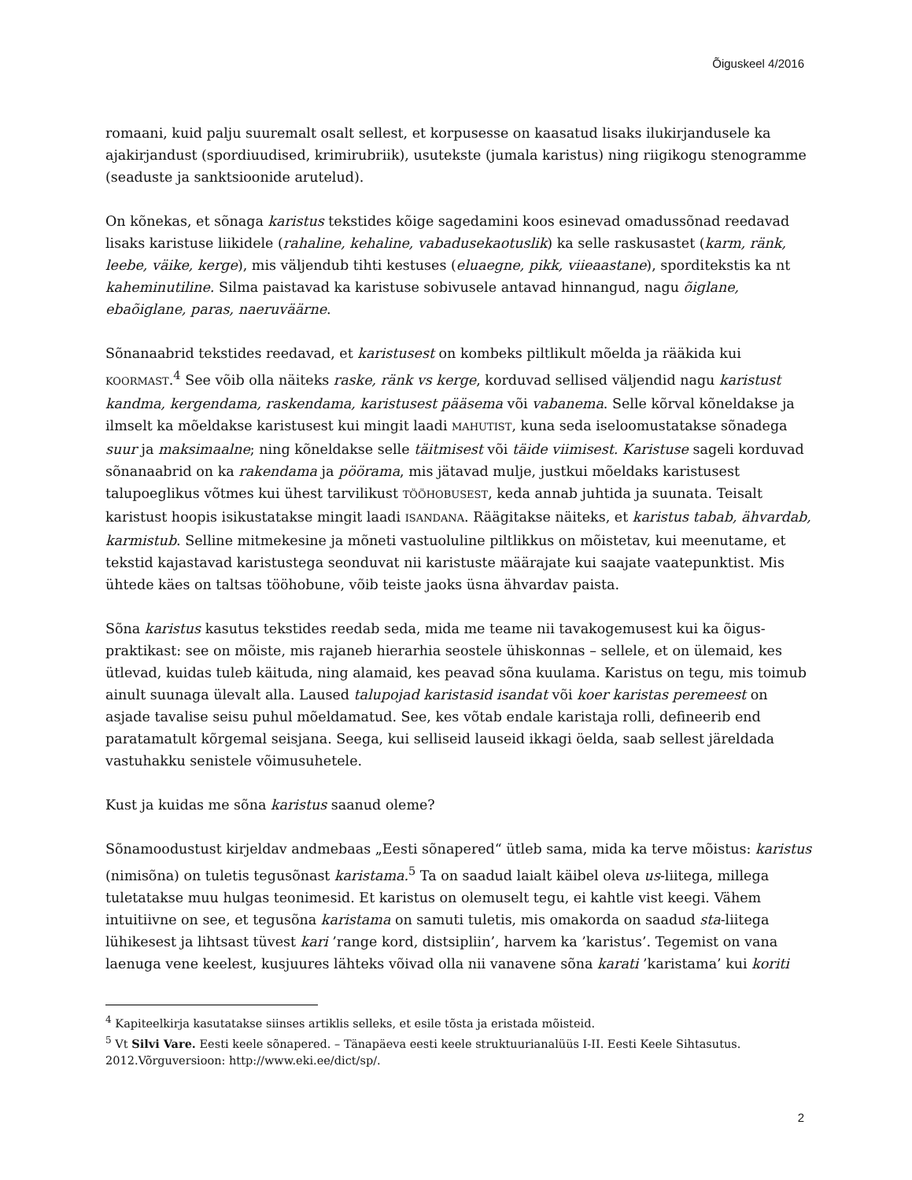Õiguskeel 4/2016
romaani, kuid palju suuremalt osalt sellest, et korpusesse on kaasatud lisaks ilukirjandusele ka ajakirjandust (spordiuudised, krimirubriik), usutekste (jumala karistus) ning riigikogu stenogramme (seaduste ja sanktsioonide arutelud).
On kõnekas, et sõnaga karistus tekstides kõige sagedamini koos esinevad omadussõnad reedavad lisaks karistuse liikidele (rahaline, kehaline, vabadusekaotuslik) ka selle raskusastet (karm, ränk, leebe, väike, kerge), mis väljendub tihti kestuses (eluaegne, pikk, viieaastane), sporditekstis ka nt kaheminutiline. Silma paistavad ka karistuse sobivusele antavad hinnangud, nagu õiglane, ebaõiglane, paras, naeruväärne.
Sõnanaabrid tekstides reedavad, et karistusest on kombeks piltlikult mõelda ja rääkida kui KOORMAST.<sup>4</sup> See võib olla näiteks raske, ränk vs kerge, korduvad sellised väljendid nagu karistust kandma, kergendama, raskendama, karistusest pääsema või vabanema. Selle kõrval kõneldakse ja ilmselt ka mõeldakse karistusest kui mingit laadi MAHUTIST, kuna seda iseloomustatakse sõnadega suur ja maksimaalne; ning kõneldakse selle täitmisest või täide viimisest. Karistuse sageli korduvad sõnanaabrid on ka rakendama ja pöörama, mis jätavad mulje, justkui mõeldaks karistusest talupoeglikus võtmes kui ühest tarvilikust TÖÖHOBUSEST, keda annab juhtida ja suunata. Teisalt karistust hoopis isikustatakse mingit laadi ISANDANA. Räägitakse näiteks, et karistus tabab, ähvardab, karmistub. Selline mitmekesine ja mõneti vastuoluline piltlikkus on mõistetav, kui meenutame, et tekstid kajastavad karistustega seonduvat nii karistuste määrajate kui saajate vaatepunktist. Mis ühtede käes on taltsas tööhobune, võib teiste jaoks üsna ähvardav paista.
Sõna karistus kasutus tekstides reedab seda, mida me teame nii tavakogemusest kui ka õigus-praktikast: see on mõiste, mis rajaneb hierarhia seostele ühiskonnas – sellele, et on ülemaid, kes ütlevad, kuidas tuleb käituda, ning alamaid, kes peavad sõna kuulama. Karistus on tegu, mis toimub ainult suunaga ülevalt alla. Laused talupojad karistasid isandat või koer karistas peremeest on asjade tavalise seisu puhul mõeldamatud. See, kes võtab endale karistaja rolli, defineerib end paratamatult kõrgemal seisjana. Seega, kui selliseid lauseid ikkagi öelda, saab sellest järeldada vastuhakku senistele võimusuhetele.
Kust ja kuidas me sõna karistus saanud oleme?
Sõnamoodustust kirjeldav andmebaas „Eesti sõnapered“ ütleb sama, mida ka terve mõistus: karistus (nimisõna) on tuletis tegusõnast karistama.<sup>5</sup> Ta on saadud laialt käibel oleva us-liitega, millega tuletatakse muu hulgas teonimesid. Et karistus on olemuselt tegu, ei kahtle vist keegi. Vähem intuitiivne on see, et tegusõna karistama on samuti tuletis, mis omakorda on saadud sta-liitega lühikesest ja lihtsast tüvest kari ’range kord, distsipliin’, harvem ka ’karistus’. Tegemist on vana laenuga vene keelest, kusjuures lähteks võivad olla nii vanavene sõna karati ’karistama’ kui koriti
<sup>4</sup> Kapiteelkirja kasutatakse siinses artiklis selleks, et esile tõsta ja eristada mõisteid.
<sup>5</sup> Vt Silvi Vare. Eesti keele sõnapered. – Tänapäeva eesti keele struktuurianalüüs I-II. Eesti Keele Sihtasutus. 2012.Võrguversioon: http://www.eki.ee/dict/sp/.
2